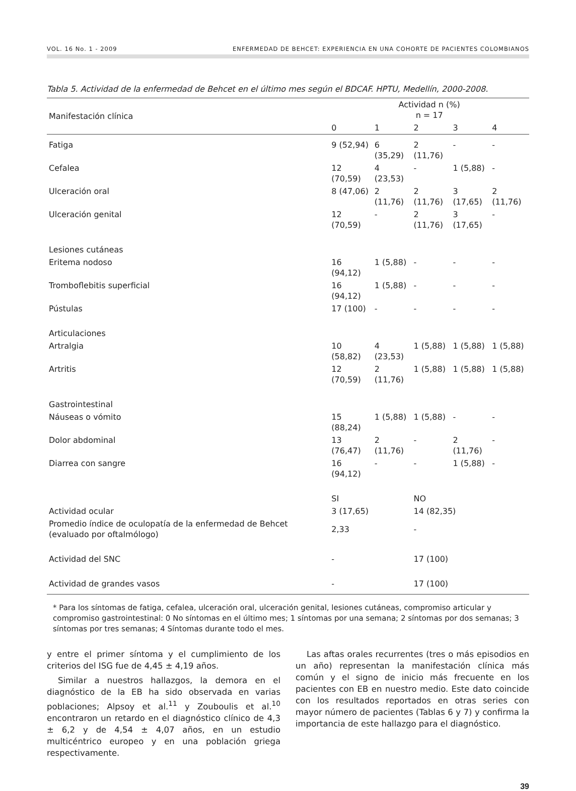VOL. 16 No. 1 - 2009 ENFERMEDAD DE BEHCET: EXPERIENCIA EN UNA COHORTE DE PACIENTES COLOMBIANOS
Tabla 5. Actividad de la enfermedad de Behcet en el último mes según el BDCAF. HPTU, Medellín, 2000-2008.
| Manifestación clínica | Actividad n (%) n = 17 | | | | |
| --- | --- | --- | --- | --- | --- |
| | 0 | 1 | 2 | 3 | 4 |
| Fatiga | 9 (52,94) | 6 (35,29) | 2 (11,76) | - | - |
| Cefalea | 12 (70,59) | 4 (23,53) | - | 1 (5,88) | - |
| Ulceración oral | 8 (47,06) | 2 (11,76) | 2 (11,76) | 3 (17,65) | 2 (11,76) |
| Ulceración genital | 12 (70,59) | - | 2 (11,76) | 3 (17,65) | - |
| Lesiones cutáneas | | | | | |
| Eritema nodoso | 16 (94,12) | 1 (5,88) | - | - | - |
| Tromboflebitis superficial | 16 (94,12) | 1 (5,88) | - | - | - |
| Pústulas | 17 (100) | - | - | - | - |
| Articulaciones | | | | | |
| Artralgia | 10 (58,82) | 4 (23,53) | 1 (5,88) | 1 (5,88) | 1 (5,88) |
| Artritis | 12 (70,59) | 2 (11,76) | 1 (5,88) | 1 (5,88) | 1 (5,88) |
| Gastrointestinal | | | | | |
| Náuseas o vómito | 15 (88,24) | 1 (5,88) | 1 (5,88) | - | - |
| Dolor abdominal | 13 (76,47) | 2 (11,76) | - | 2 (11,76) | - |
| Diarrea con sangre | 16 (94,12) | - | - | 1 (5,88) | - |
| | SI | | NO | | |
| Actividad ocular | 3 (17,65) | | 14 (82,35) | | |
| Promedio índice de oculopatía de la enfermedad de Behcet (evaluado por oftalmólogo) | 2,33 | | - | | |
| Actividad del SNC | - | | 17 (100) | | |
| Actividad de grandes vasos | - | | 17 (100) | | |
* Para los síntomas de fatiga, cefalea, ulceración oral, ulceración genital, lesiones cutáneas, compromiso articular y compromiso gastrointestinal: 0 No síntomas en el último mes; 1 síntomas por una semana; 2 síntomas por dos semanas; 3 síntomas por tres semanas; 4 Síntomas durante todo el mes.
y entre el primer síntoma y el cumplimiento de los criterios del ISG fue de 4,45 ± 4,19 años.
Similar a nuestros hallazgos, la demora en el diagnóstico de la EB ha sido observada en varias poblaciones; Alpsoy et al.<sup>11</sup> y Zouboulis et al.<sup>10</sup> encontraron un retardo en el diagnóstico clínico de 4,3 ± 6,2 y de 4,54 ± 4,07 años, en un estudio multicéntrico europeo y en una población griega respectivamente.
Las aftas orales recurrentes (tres o más episodios en un año) representan la manifestación clínica más común y el signo de inicio más frecuente en los pacientes con EB en nuestro medio. Este dato coincide con los resultados reportados en otras series con mayor número de pacientes (Tablas 6 y 7) y confirma la importancia de este hallazgo para el diagnóstico.
39